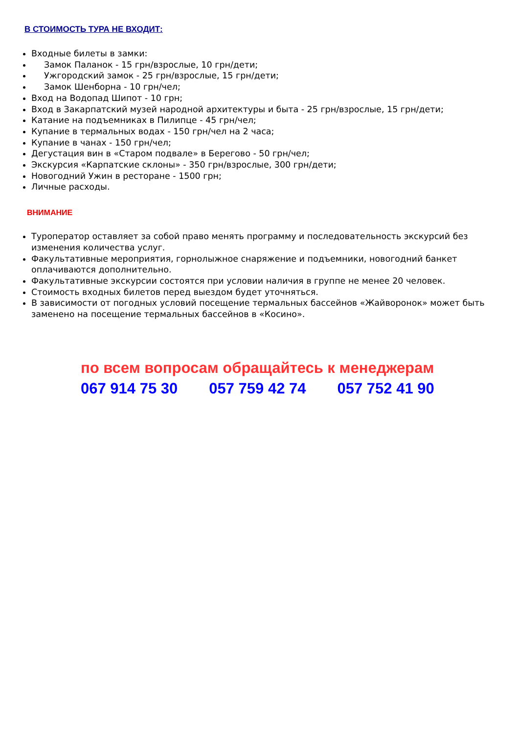В СТОИМОСТЬ ТУРА НЕ ВХОДИТ:
Входные билеты в замки:
Замок Паланок - 15 грн/взрослые, 10 грн/дети;
Ужгородский замок - 25 грн/взрослые, 15 грн/дети;
Замок Шенборна - 10 грн/чел;
Вход на Водопад Шипот - 10 грн;
Вход в Закарпатский музей народной архитектуры и быта - 25 грн/взрослые, 15 грн/дети;
Катание на подъемниках в Пилипце - 45 грн/чел;
Купание в термальных водах - 150 грн/чел на 2 часа;
Купание в чанах - 150 грн/чел;
Дегустация вин в «Старом подвале» в Берегово - 50 грн/чел;
Экскурсия «Карпатские склоны» - 350 грн/взрослые, 300 грн/дети;
Новогодний Ужин в ресторане - 1500 грн;
Личные расходы.
ВНИМАНИЕ
Туроператор оставляет за собой право менять программу и последовательность экскурсий без изменения количества услуг.
Факультативные мероприятия, горнолыжное снаряжение и подъемники, новогодний банкет оплачиваются дополнительно.
Факультативные экскурсии состоятся при условии наличия в группе не менее 20 человек.
Стоимость входных билетов перед выездом будет уточняться.
В зависимости от погодных условий посещение термальных бассейнов «Жайворонок» может быть заменено на посещение термальных бассейнов в «Косино».
по всем вопросам обращайтесь к менеджерам
067 914 75 30 057 759 42 74 057 752 41 90